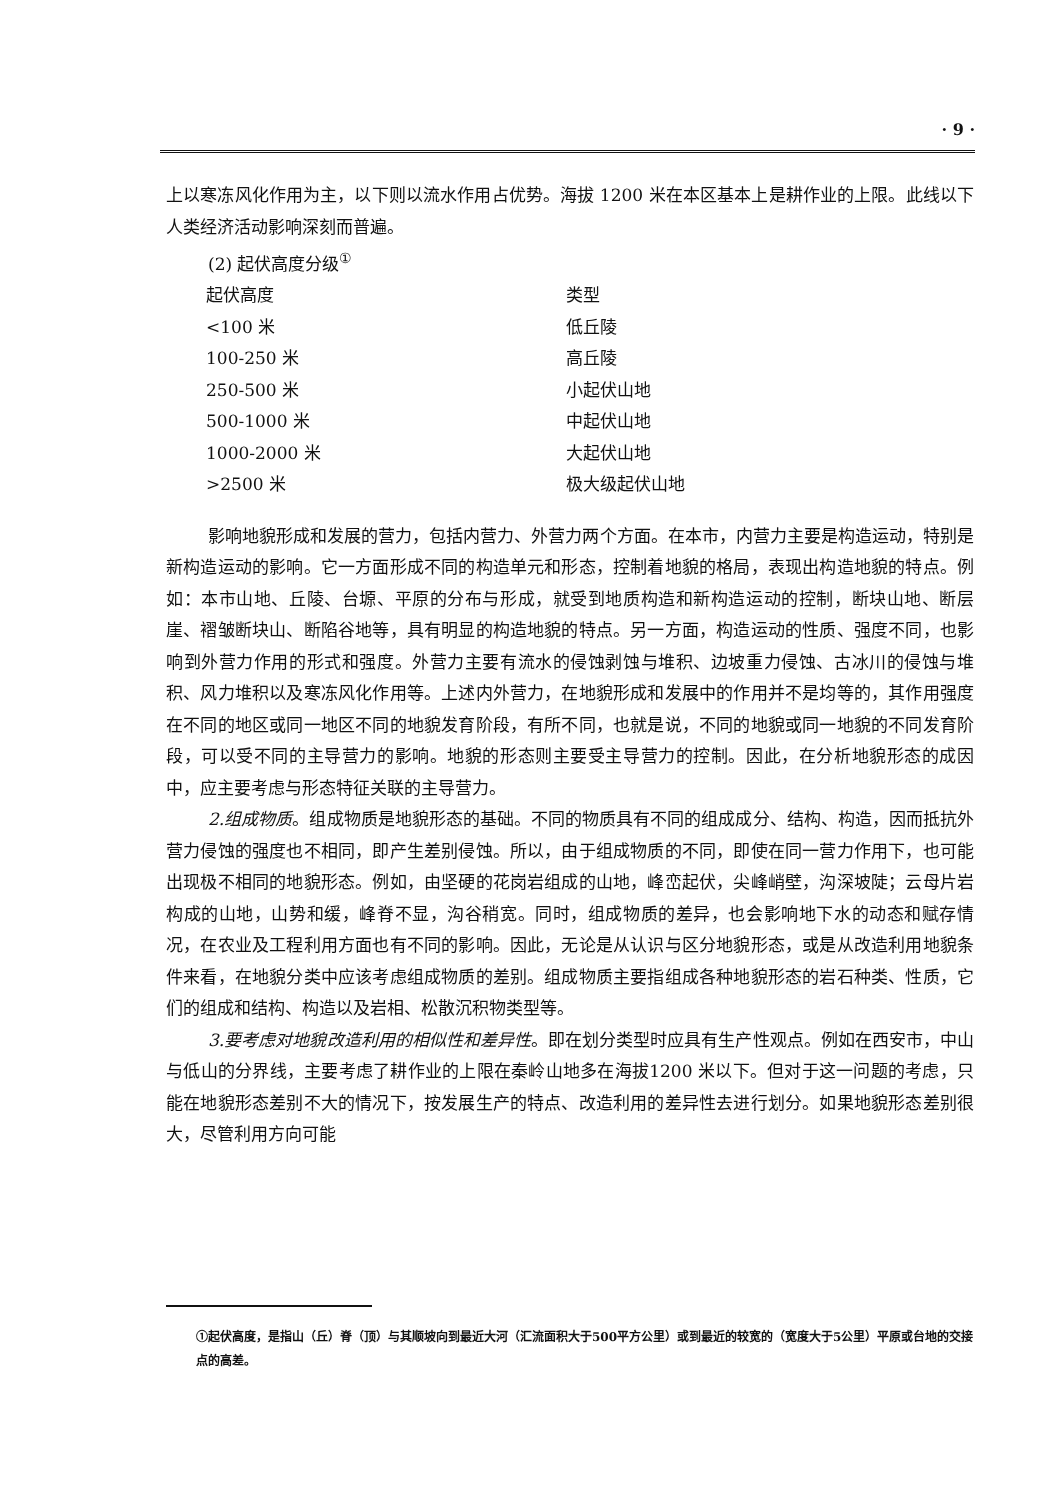· 9 ·
上以寒冻风化作用为主，以下则以流水作用占优势。海拔 1200 米在本区基本上是耕作业的上限。此线以下人类经济活动影响深刻而普遍。
(2) 起伏高度分级<sup>①</sup>
| 起伏高度 | 类型 |
| --- | --- |
| <100 米 | 低丘陵 |
| 100-250 米 | 高丘陵 |
| 250-500 米 | 小起伏山地 |
| 500-1000 米 | 中起伏山地 |
| 1000-2000 米 | 大起伏山地 |
| >2500 米 | 极大级起伏山地 |
影响地貌形成和发展的营力，包括内营力、外营力两个方面。在本市，内营力主要是构造运动，特别是新构造运动的影响。它一方面形成不同的构造单元和形态，控制着地貌的格局，表现出构造地貌的特点。例如：本市山地、丘陵、台塬、平原的分布与形成，就受到地质构造和新构造运动的控制，断块山地、断层崖、褶皱断块山、断陷谷地等，具有明显的构造地貌的特点。另一方面，构造运动的性质、强度不同，也影响到外营力作用的形式和强度。外营力主要有流水的侵蚀剥蚀与堆积、边坡重力侵蚀、古冰川的侵蚀与堆积、风力堆积以及寒冻风化作用等。上述内外营力，在地貌形成和发展中的作用并不是均等的，其作用强度在不同的地区或同一地区不同的地貌发育阶段，有所不同，也就是说，不同的地貌或同一地貌的不同发育阶段，可以受不同的主导营力的影响。地貌的形态则主要受主导营力的控制。因此，在分析地貌形态的成因中，应主要考虑与形态特征关联的主导营力。
2.组成物质。组成物质是地貌形态的基础。不同的物质具有不同的组成成分、结构、构造，因而抵抗外营力侵蚀的强度也不相同，即产生差别侵蚀。所以，由于组成物质的不同，即使在同一营力作用下，也可能出现极不相同的地貌形态。例如，由坚硬的花岗岩组成的山地，峰峦起伏，尖峰峭壁，沟深坡陡；云母片岩构成的山地，山势和缓，峰脊不显，沟谷稍宽。同时，组成物质的差异，也会影响地下水的动态和赋存情况，在农业及工程利用方面也有不同的影响。因此，无论是从认识与区分地貌形态，或是从改造利用地貌条件来看，在地貌分类中应该考虑组成物质的差别。组成物质主要指组成各种地貌形态的岩石种类、性质，它们的组成和结构、构造以及岩相、松散沉积物类型等。
3.要考虑对地貌改造利用的相似性和差异性。即在划分类型时应具有生产性观点。例如在西安市，中山与低山的分界线，主要考虑了耕作业的上限在秦岭山地多在海拔1200 米以下。但对于这一问题的考虑，只能在地貌形态差别不大的情况下，按发展生产的特点、改造利用的差异性去进行划分。如果地貌形态差别很大，尽管利用方向可能
①起伏高度，是指山（丘）脊（顶）与其顺坡向到最近大河（汇流面积大于500平方公里）或到最近的较宽的（宽度大于5公里）平原或台地的交接点的高差。